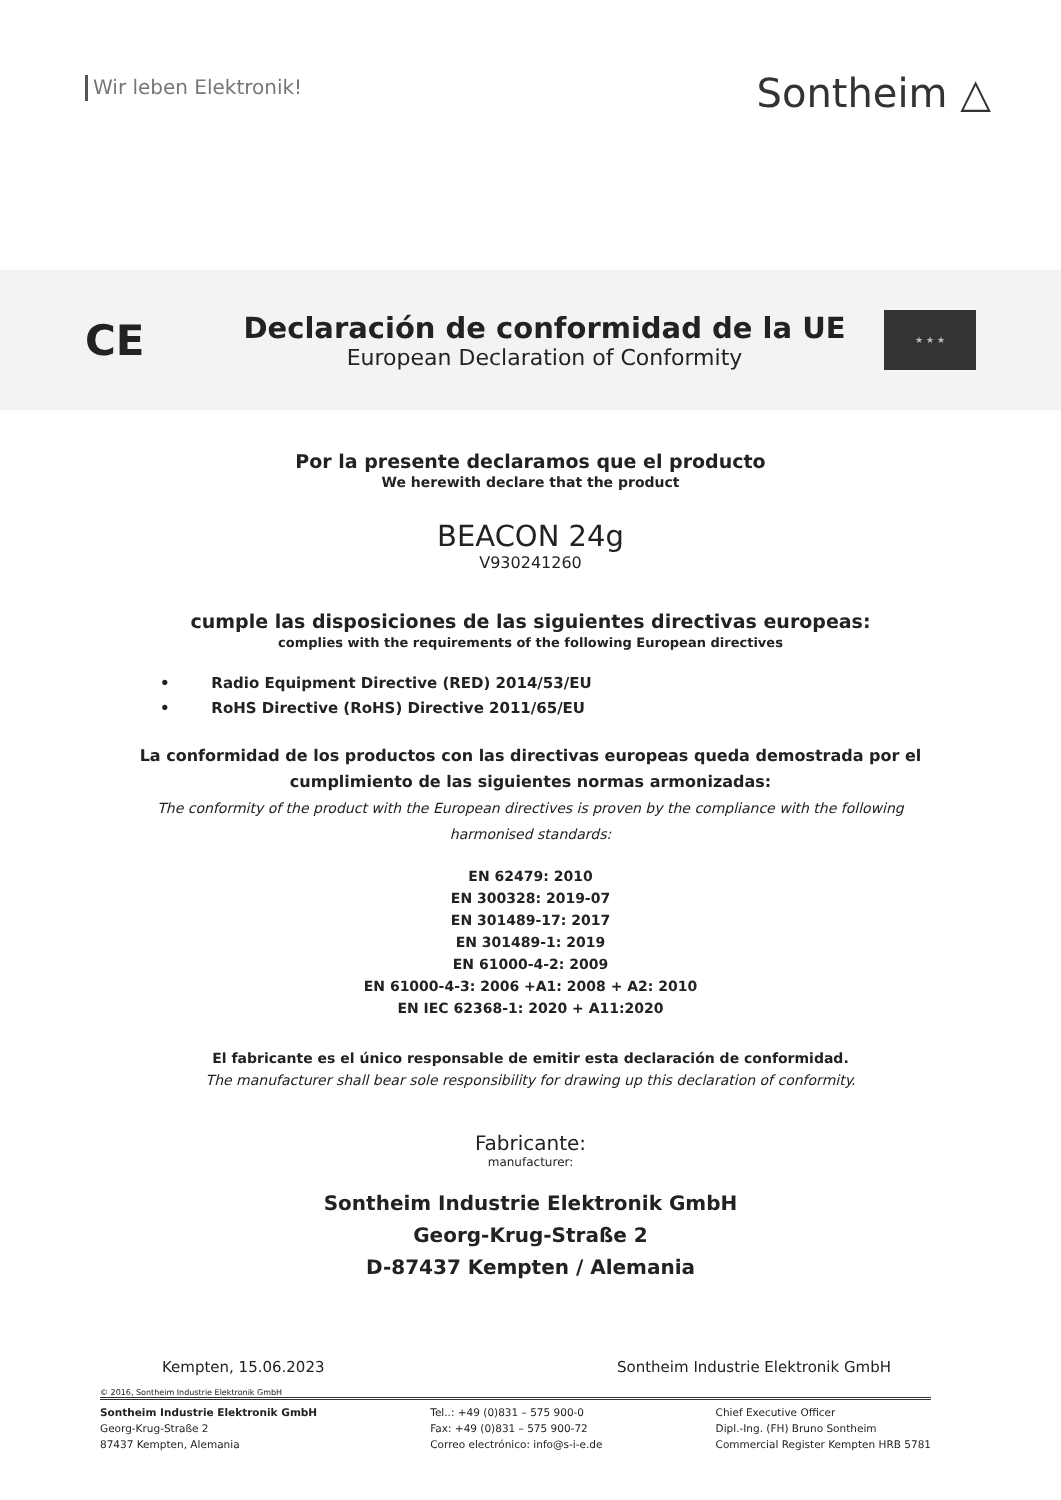Wir leben Elektronik!
Sontheim △
CE
Declaración de conformidad de la UE
European Declaration of Conformity
★ ★ ★
Por la presente declaramos que el producto
We herewith declare that the product
BEACON 24g
V930241260
cumple las disposiciones de las siguientes directivas europeas:
complies with the requirements of the following European directives
• Radio Equipment Directive (RED) 2014/53/EU
• RoHS Directive (RoHS) Directive 2011/65/EU
La conformidad de los productos con las directivas europeas queda demostrada por el cumplimiento de las siguientes normas armonizadas:
The conformity of the product with the European directives is proven by the compliance with the following harmonised standards:
EN 62479: 2010
EN 300328: 2019-07
EN 301489-17: 2017
EN 301489-1: 2019
EN 61000-4-2: 2009
EN 61000-4-3: 2006 +A1: 2008 + A2: 2010
EN IEC 62368-1: 2020 + A11:2020
El fabricante es el único responsable de emitir esta declaración de conformidad.
The manufacturer shall bear sole responsibility for drawing up this declaration of conformity.
Fabricante:
manufacturer:
Sontheim Industrie Elektronik GmbH
Georg-Krug-Straße 2
D-87437 Kempten / Alemania
Kempten, 15.06.2023 Sontheim Industrie Elektronik GmbH
© 2016, Sontheim Industrie Elektronik GmbH
Sontheim Industrie Elektronik GmbH
Georg-Krug-Straße 2
87437 Kempten, Alemania
Tel..: +49 (0)831 – 575 900-0
Fax: +49 (0)831 – 575 900-72
Correo electrónico: info@s-i-e.de
Chief Executive Officer
Dipl.-Ing. (FH) Bruno Sontheim
Commercial Register Kempten HRB 5781